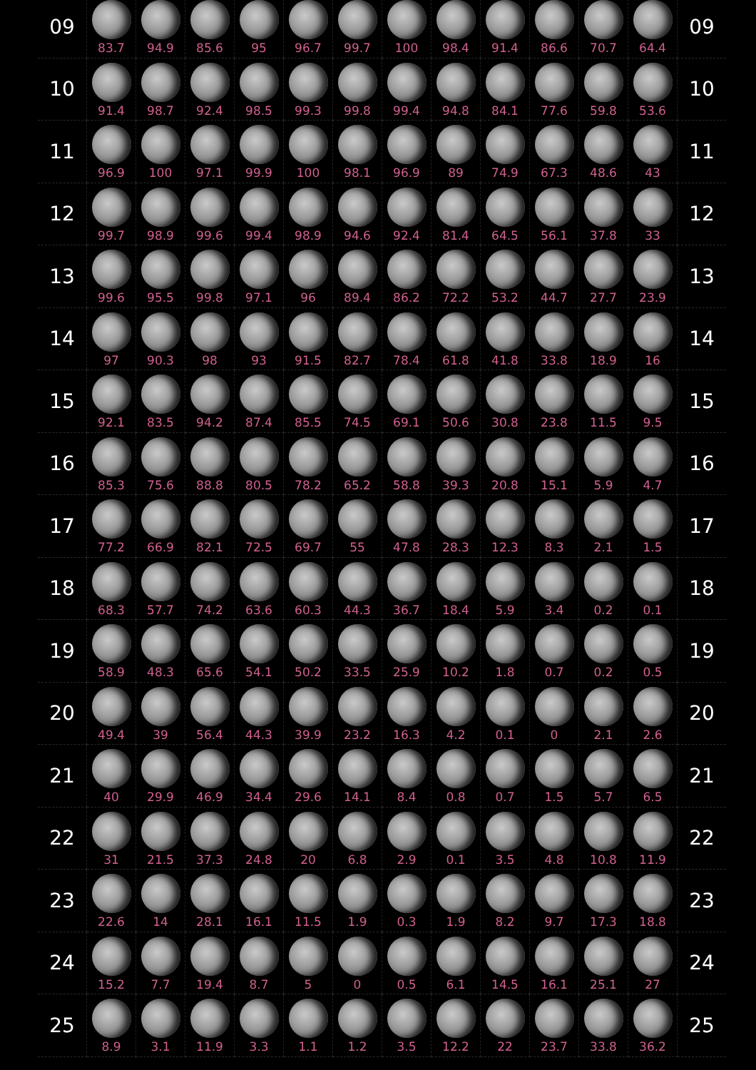| 09 | 83.7 | 94.9 | 85.6 | 95 | 96.7 | 99.7 | 100 | 98.4 | 91.4 | 86.6 | 70.7 | 64.4 | 09 |
| 10 | 91.4 | 98.7 | 92.4 | 98.5 | 99.3 | 99.8 | 99.4 | 94.8 | 84.1 | 77.6 | 59.8 | 53.6 | 10 |
| 11 | 96.9 | 100 | 97.1 | 99.9 | 100 | 98.1 | 96.9 | 89 | 74.9 | 67.3 | 48.6 | 43 | 11 |
| 12 | 99.7 | 98.9 | 99.6 | 99.4 | 98.9 | 94.6 | 92.4 | 81.4 | 64.5 | 56.1 | 37.8 | 33 | 12 |
| 13 | 99.6 | 95.5 | 99.8 | 97.1 | 96 | 89.4 | 86.2 | 72.2 | 53.2 | 44.7 | 27.7 | 23.9 | 13 |
| 14 | 97 | 90.3 | 98 | 93 | 91.5 | 82.7 | 78.4 | 61.8 | 41.8 | 33.8 | 18.9 | 16 | 14 |
| 15 | 92.1 | 83.5 | 94.2 | 87.4 | 85.5 | 74.5 | 69.1 | 50.6 | 30.8 | 23.8 | 11.5 | 9.5 | 15 |
| 16 | 85.3 | 75.6 | 88.8 | 80.5 | 78.2 | 65.2 | 58.8 | 39.3 | 20.8 | 15.1 | 5.9 | 4.7 | 16 |
| 17 | 77.2 | 66.9 | 82.1 | 72.5 | 69.7 | 55 | 47.8 | 28.3 | 12.3 | 8.3 | 2.1 | 1.5 | 17 |
| 18 | 68.3 | 57.7 | 74.2 | 63.6 | 60.3 | 44.3 | 36.7 | 18.4 | 5.9 | 3.4 | 0.2 | 0.1 | 18 |
| 19 | 58.9 | 48.3 | 65.6 | 54.1 | 50.2 | 33.5 | 25.9 | 10.2 | 1.8 | 0.7 | 0.2 | 0.5 | 19 |
| 20 | 49.4 | 39 | 56.4 | 44.3 | 39.9 | 23.2 | 16.3 | 4.2 | 0.1 | 0 | 2.1 | 2.6 | 20 |
| 21 | 40 | 29.9 | 46.9 | 34.4 | 29.6 | 14.1 | 8.4 | 0.8 | 0.7 | 1.5 | 5.7 | 6.5 | 21 |
| 22 | 31 | 21.5 | 37.3 | 24.8 | 20 | 6.8 | 2.9 | 0.1 | 3.5 | 4.8 | 10.8 | 11.9 | 22 |
| 23 | 22.6 | 14 | 28.1 | 16.1 | 11.5 | 1.9 | 0.3 | 1.9 | 8.2 | 9.7 | 17.3 | 18.8 | 23 |
| 24 | 15.2 | 7.7 | 19.4 | 8.7 | 5 | 0 | 0.5 | 6.1 | 14.5 | 16.1 | 25.1 | 27 | 24 |
| 25 | 8.9 | 3.1 | 11.9 | 3.3 | 1.1 | 1.2 | 3.5 | 12.2 | 22 | 23.7 | 33.8 | 36.2 | 25 |